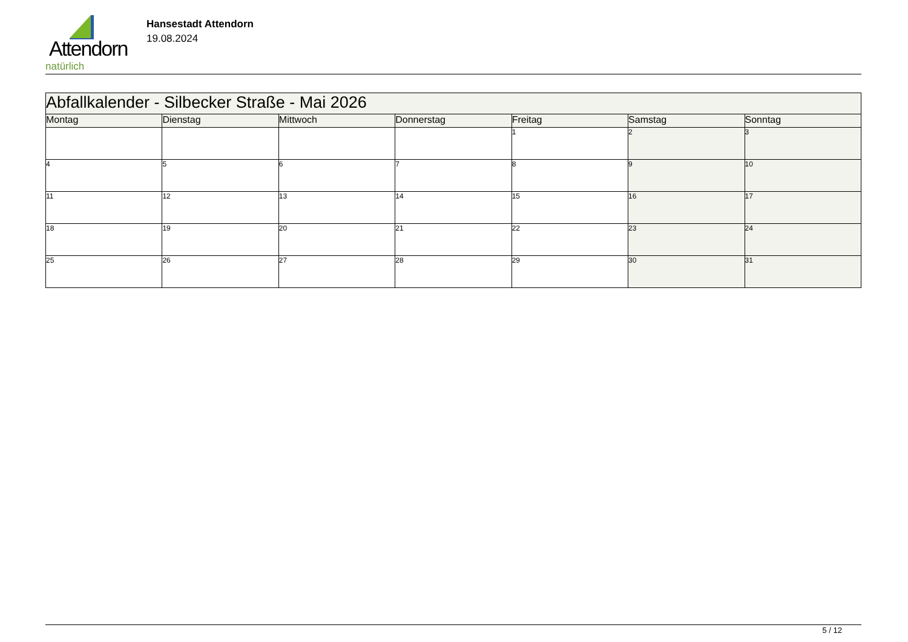Attendorn
natürlich
Hansestadt Attendorn
19.08.2024
| Abfallkalender - Silbecker Straße - Mai 2026 | | | | | | |
| Montag | Dienstag | Mittwoch | Donnerstag | Freitag | Samstag | Sonntag |
| | | | | 1 | 2 | 3 |
| 4 | 5 | 6 | 7 | 8 | 9 | 10 |
| 11 | 12 | 13 | 14 | 15 | 16 | 17 |
| 18 | 19 | 20 | 21 | 22 | 23 | 24 |
| 25 | 26 | 27 | 28 | 29 | 30 | 31 |
5 / 12